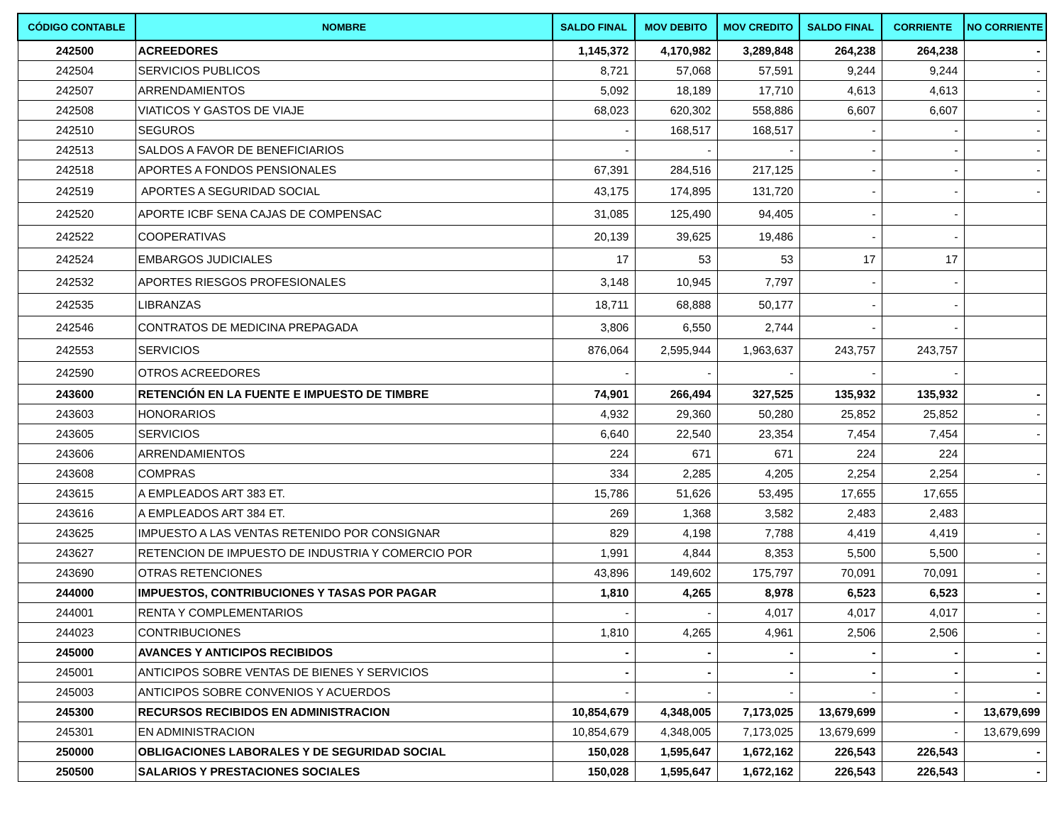| CÓDIGO CONTABLE | NOMBRE | SALDO FINAL | MOV DEBITO | MOV CREDITO | SALDO FINAL | CORRIENTE | NO CORRIENTE |
| --- | --- | --- | --- | --- | --- | --- | --- |
| 242500 | ACREEDORES | 1,145,372 | 4,170,982 | 3,289,848 | 264,238 | 264,238 | - |
| 242504 | SERVICIOS PUBLICOS | 8,721 | 57,068 | 57,591 | 9,244 | 9,244 | - |
| 242507 | ARRENDAMIENTOS | 5,092 | 18,189 | 17,710 | 4,613 | 4,613 | - |
| 242508 | VIATICOS Y GASTOS DE VIAJE | 68,023 | 620,302 | 558,886 | 6,607 | 6,607 | - |
| 242510 | SEGUROS | - | 168,517 | 168,517 | - | - | - |
| 242513 | SALDOS A FAVOR DE BENEFICIARIOS | - | - | - | - | - | - |
| 242518 | APORTES A FONDOS PENSIONALES | 67,391 | 284,516 | 217,125 | - | - | - |
| 242519 | APORTES A SEGURIDAD SOCIAL | 43,175 | 174,895 | 131,720 | - | - | - |
| 242520 | APORTE ICBF SENA CAJAS DE COMPENSAC | 31,085 | 125,490 | 94,405 | - | - | |
| 242522 | COOPERATIVAS | 20,139 | 39,625 | 19,486 | - | - | |
| 242524 | EMBARGOS JUDICIALES | 17 | 53 | 53 | 17 | 17 | |
| 242532 | APORTES RIESGOS PROFESIONALES | 3,148 | 10,945 | 7,797 | - | - | |
| 242535 | LIBRANZAS | 18,711 | 68,888 | 50,177 | - | - | |
| 242546 | CONTRATOS DE MEDICINA PREPAGADA | 3,806 | 6,550 | 2,744 | - | - | |
| 242553 | SERVICIOS | 876,064 | 2,595,944 | 1,963,637 | 243,757 | 243,757 | |
| 242590 | OTROS ACREEDORES | - | - | - | - | - | |
| 243600 | RETENCIÓN EN LA FUENTE E IMPUESTO DE TIMBRE | 74,901 | 266,494 | 327,525 | 135,932 | 135,932 | - |
| 243603 | HONORARIOS | 4,932 | 29,360 | 50,280 | 25,852 | 25,852 | - |
| 243605 | SERVICIOS | 6,640 | 22,540 | 23,354 | 7,454 | 7,454 | - |
| 243606 | ARRENDAMIENTOS | 224 | 671 | 671 | 224 | 224 | |
| 243608 | COMPRAS | 334 | 2,285 | 4,205 | 2,254 | 2,254 | - |
| 243615 | A EMPLEADOS ART 383 ET. | 15,786 | 51,626 | 53,495 | 17,655 | 17,655 | |
| 243616 | A EMPLEADOS ART 384 ET. | 269 | 1,368 | 3,582 | 2,483 | 2,483 | |
| 243625 | IMPUESTO A LAS VENTAS RETENIDO POR CONSIGNAR | 829 | 4,198 | 7,788 | 4,419 | 4,419 | - |
| 243627 | RETENCION DE IMPUESTO DE INDUSTRIA Y COMERCIO POR | 1,991 | 4,844 | 8,353 | 5,500 | 5,500 | - |
| 243690 | OTRAS RETENCIONES | 43,896 | 149,602 | 175,797 | 70,091 | 70,091 | - |
| 244000 | IMPUESTOS, CONTRIBUCIONES Y TASAS POR PAGAR | 1,810 | 4,265 | 8,978 | 6,523 | 6,523 | - |
| 244001 | RENTA Y COMPLEMENTARIOS | - | - | 4,017 | 4,017 | 4,017 | - |
| 244023 | CONTRIBUCIONES | 1,810 | 4,265 | 4,961 | 2,506 | 2,506 | - |
| 245000 | AVANCES Y ANTICIPOS RECIBIDOS | - | - | - | - | - | - |
| 245001 | ANTICIPOS SOBRE VENTAS DE BIENES Y SERVICIOS | - | - | - | - | - | - |
| 245003 | ANTICIPOS SOBRE CONVENIOS Y ACUERDOS | - | - | - | - | - | - |
| 245300 | RECURSOS RECIBIDOS EN ADMINISTRACION | 10,854,679 | 4,348,005 | 7,173,025 | 13,679,699 | - | 13,679,699 |
| 245301 | EN ADMINISTRACION | 10,854,679 | 4,348,005 | 7,173,025 | 13,679,699 | - | 13,679,699 |
| 250000 | OBLIGACIONES LABORALES Y DE SEGURIDAD SOCIAL | 150,028 | 1,595,647 | 1,672,162 | 226,543 | 226,543 | - |
| 250500 | SALARIOS Y PRESTACIONES SOCIALES | 150,028 | 1,595,647 | 1,672,162 | 226,543 | 226,543 | - |